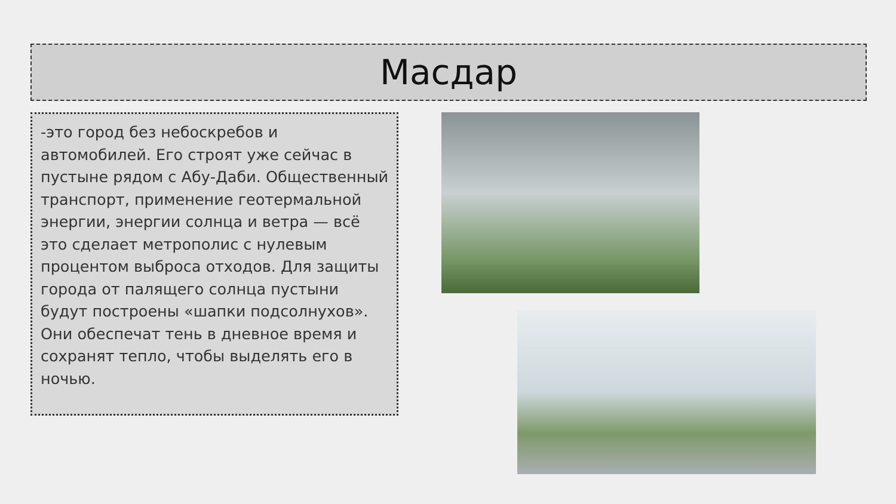Масдар
-это город без небоскребов и автомобилей. Его строят уже сейчас в пустыне рядом с Абу-Даби. Общественный транспорт, применение геотермальной энергии, энергии солнца и ветра — всё это сделает метрополис с нулевым процентом выброса отходов. Для защиты города от палящего солнца пустыни будут построены «шапки подсолнухов». Они обеспечат тень в дневное время и сохранят тепло, чтобы выделять его в ночью.